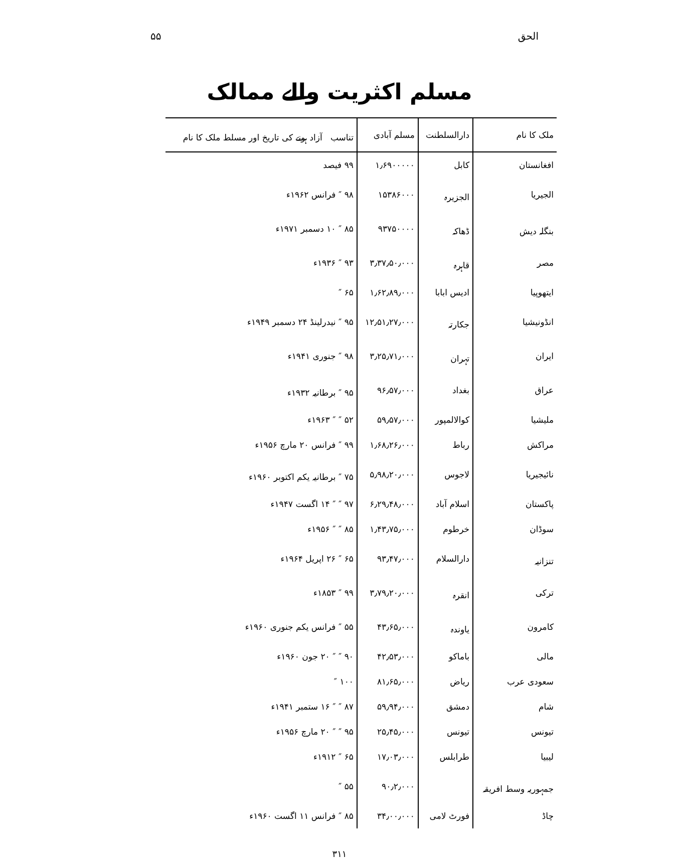الحق ۵۵
مسلم اکثریت والے ممالک
| ملک کا نام | دارالسلطنت | مسلم آبادی | تناسب آزاد ہونے کی تاریخ اور مسلط ملک کا نام |
| --- | --- | --- | --- |
| افغانستان | کابل | ۱٫۶۹۰۰۰۰۰ | ۹۹ فیصد |
| الجیریا | الجزیرہ | ۱۵۳۸۶۰۰۰ | ۹۸ ″ فرانس ۱۹۶۲ء |
| بنگلہ دیش | ڈھاکہ | ۹۳۷۵۰۰۰۰ | ۸۵ ″ ۱۰ دسمبر ۱۹۷۱ء |
| مصر | قاہرہ | ۳٫۳۷٫۵۰٫۰۰۰ | ۹۳ ″ ۱۹۳۶ء |
| ایتھوپیا | ادیس ابابا | ۱٫۶۲٫۸۹٫۰۰۰ | ۶۵ ″ |
| انڈونیشیا | جکارتہ | ۱۲٫۵۱٫۲۷٫۰۰۰ | ۹۵ ″ نیدرلینڈ ۲۴ دسمبر ۱۹۴۹ء |
| ایران | تہران | ۳٫۲۵٫۷۱٫۰۰۰ | ۹۸ ″ جنوری ۱۹۴۱ء |
| عراق | بغداد | ۹۶٫۵۷٫۰۰۰ | ۹۵ ″ برطانیہ ۱۹۳۲ء |
| ملیشیا | کوالالمپور | ۵۹٫۵۷٫۰۰۰ | ۵۲ ″ ″ ۱۹۶۳ء |
| مراکش | رباط | ۱٫۶۸٫۲۶٫۰۰۰ | ۹۹ ″ فرانس ۲۰ مارچ ۱۹۵۶ء |
| نائیجیریا | لاجوس | ۵٫۹۸٫۲۰٫۰۰۰ | ۷۵ ″ برطانیہ یکم اکتوبر ۱۹۶۰ء |
| پاکستان | اسلام آباد | ۶٫۲۹٫۴۸٫۰۰۰ | ۹۷ ″ ″ ۱۴ اگست ۱۹۴۷ء |
| سوڈان | خرطوم | ۱٫۴۳٫۷۵٫۰۰۰ | ۸۵ ″ ″ ۱۹۵۶ء |
| تنزانیہ | دارالسلام | ۹۳٫۴۷٫۰۰۰ | ۶۵ ″ ۲۶ اپریل ۱۹۶۴ء |
| ترکی | انقرہ | ۳٫۷۹٫۲۰٫۰۰۰ | ۹۹ ″ ۱۸۵۳ء |
| کامرون | یاوندہ | ۴۳٫۶۵٫۰۰۰ | ۵۵ ″ فرانس یکم جنوری ۱۹۶۰ء |
| مالی | باماکو | ۴۲٫۵۳٫۰۰۰ | ۹۰ ″ ″ ۲۰ جون ۱۹۶۰ء |
| سعودی عرب | ریاض | ۸۱٫۶۵٫۰۰۰ | ۱۰۰ ″ |
| شام | دمشق | ۵۹٫۹۴٫۰۰۰ | ۸۷ ″ ″ ۱۶ ستمبر ۱۹۴۱ء |
| تیونس | تیونس | ۲۵٫۴۵٫۰۰۰ | ۹۵ ″ ″ ۲۰ مارچ ۱۹۵۶ء |
| لیبیا | طرابلس | ۱۷٫۰۳٫۰۰۰ | ۶۵ ″ ۱۹۱۲ء |
| جمہوریہ وسط افریقہ | | ۹۰٫۲٫۰۰۰ | ۵۵ ″ |
| چاڈ | فورٹ لامی | ۳۴٫۰۰٫۰۰۰ | ۸۵ ″ فرانس ۱۱ اگست ۱۹۶۰ء |
۳۱۱